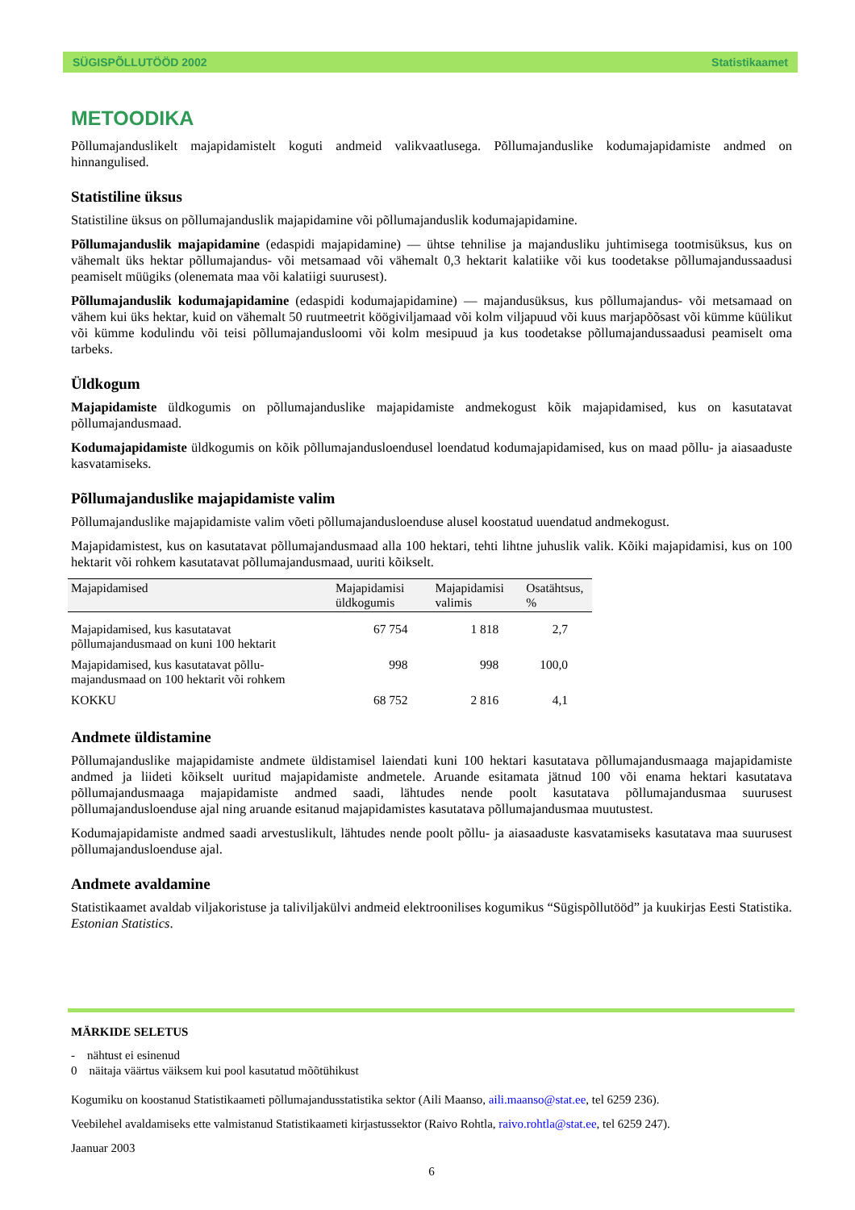SÜGISPÕLLUTÖÖD 2002 Statistikaamet
METOODIKA
Põllumajanduslikelt majapidamistelt koguti andmeid valikvaatlusega. Põllumajanduslike kodumajapidamiste andmed on hinnangulised.
Statistiline üksus
Statistiline üksus on põllumajanduslik majapidamine või põllumajanduslik kodumajapidamine.
Põllumajanduslik majapidamine (edaspidi majapidamine) — ühtse tehnilise ja majandusliku juhtimisega tootmisüksus, kus on vähemalt üks hektar põllumajandus- või metsamaad või vähemalt 0,3 hektarit kalatiike või kus toodetakse põllumajandussaadusi peamiselt müügiks (olenemata maa või kalatiigi suurusest).
Põllumajanduslik kodumajapidamine (edaspidi kodumajapidamine) — majandusüksus, kus põllumajandus- või metsamaad on vähem kui üks hektar, kuid on vähemalt 50 ruutmeetrit köögiviljamaad või kolm viljapuud või kuus marjapõõsast või kümme küülikut või kümme kodulindu või teisi põllumajandusloomi või kolm mesipuud ja kus toodetakse põllumajandussaadusi peamiselt oma tarbeks.
Üldkogum
Majapidamiste üldkogumis on põllumajanduslike majapidamiste andmekogust kõik majapidamised, kus on kasutatavat põllumajandusmaad.
Kodumajapidamiste üldkogumis on kõik põllumajandusloendusel loendatud kodumajapidamised, kus on maad põllu- ja aiasaaduste kasvatamiseks.
Põllumajanduslike majapidamiste valim
Põllumajanduslike majapidamiste valim võeti põllumajandusloenduse alusel koostatud uuendatud andmekogust.
Majapidamistest, kus on kasutatavat põllumajandusmaad alla 100 hektari, tehti lihtne juhuslik valik. Kõiki majapidamisi, kus on 100 hektarit või rohkem kasutatavat põllumajandusmaad, uuriti kõikselt.
| Majapidamised | Majapidamisi üldkogumis | Majapidamisi valimis | Osatähtsus, % |
| --- | --- | --- | --- |
| Majapidamised, kus kasutatavat põllumajandusmaad on kuni 100 hektarit | 67 754 | 1 818 | 2,7 |
| Majapidamised, kus kasutatavat põllu-majandusmaad on 100 hektarit või rohkem | 998 | 998 | 100,0 |
| KOKKU | 68 752 | 2 816 | 4,1 |
Andmete üldistamine
Põllumajanduslike majapidamiste andmete üldistamisel laiendati kuni 100 hektari kasutatava põllumajandusmaaga majapidamiste andmed ja liideti kõikselt uuritud majapidamiste andmetele. Aruande esitamata jätnud 100 või enama hektari kasutatava põllumajandusmaaga majapidamiste andmed saadi, lähtudes nende poolt kasutatava põllumajandusmaa suurusest põllumajandusloenduse ajal ning aruande esitanud majapidamistes kasutatava põllumajandusmaa muutustest.
Kodumajapidamiste andmed saadi arvestuslikult, lähtudes nende poolt põllu- ja aiasaaduste kasvatamiseks kasutatava maa suurusest põllumajandusloenduse ajal.
Andmete avaldamine
Statistikaamet avaldab viljakoristuse ja taliviljakülvi andmeid elektroonilises kogumikus “Sügispõllutööd” ja kuukirjas Eesti Statistika. Estonian Statistics.
MÄRKIDE SELETUS
- nähtust ei esinenud
0 näitaja väärtus väiksem kui pool kasutatud mõõtühikust
Kogumiku on koostanud Statistikaameti põllumajandusstatistika sektor (Aili Maanso, aili.maanso@stat.ee, tel 6259 236).
Veebilehel avaldamiseks ette valmistanud Statistikaameti kirjastussektor (Raivo Rohtla, raivo.rohtla@stat.ee, tel 6259 247).
Jaanuar 2003
6